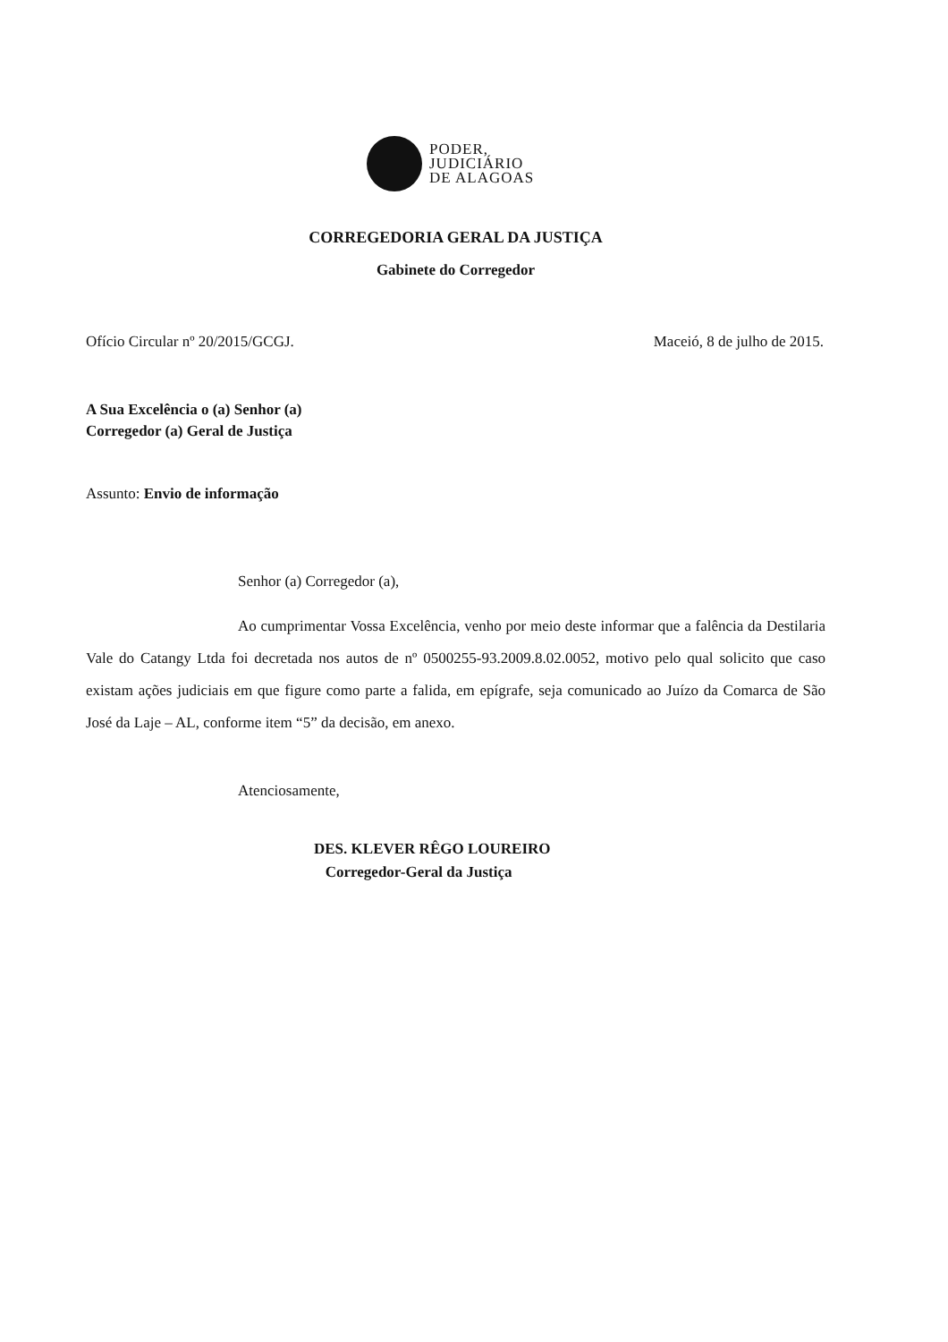PODER,
JUDICIÁRIO
DE ALAGOAS
CORREGEDORIA GERAL DA JUSTIÇA
Gabinete do Corregedor
Ofício Circular nº 20/2015/GCGJ. Maceió, 8 de julho de 2015.
A Sua Excelência o (a) Senhor (a)
Corregedor (a) Geral de Justiça
Assunto: Envio de informação
Senhor (a) Corregedor (a),
Ao cumprimentar Vossa Excelência, venho por meio deste informar que a falência da Destilaria Vale do Catangy Ltda foi decretada nos autos de nº 0500255-93.2009.8.02.0052, motivo pelo qual solicito que caso existam ações judiciais em que figure como parte a falida, em epígrafe, seja comunicado ao Juízo da Comarca de São José da Laje – AL, conforme item “5” da decisão, em anexo.
Atenciosamente,
DES. KLEVER RÊGO LOUREIRO
Corregedor-Geral da Justiça